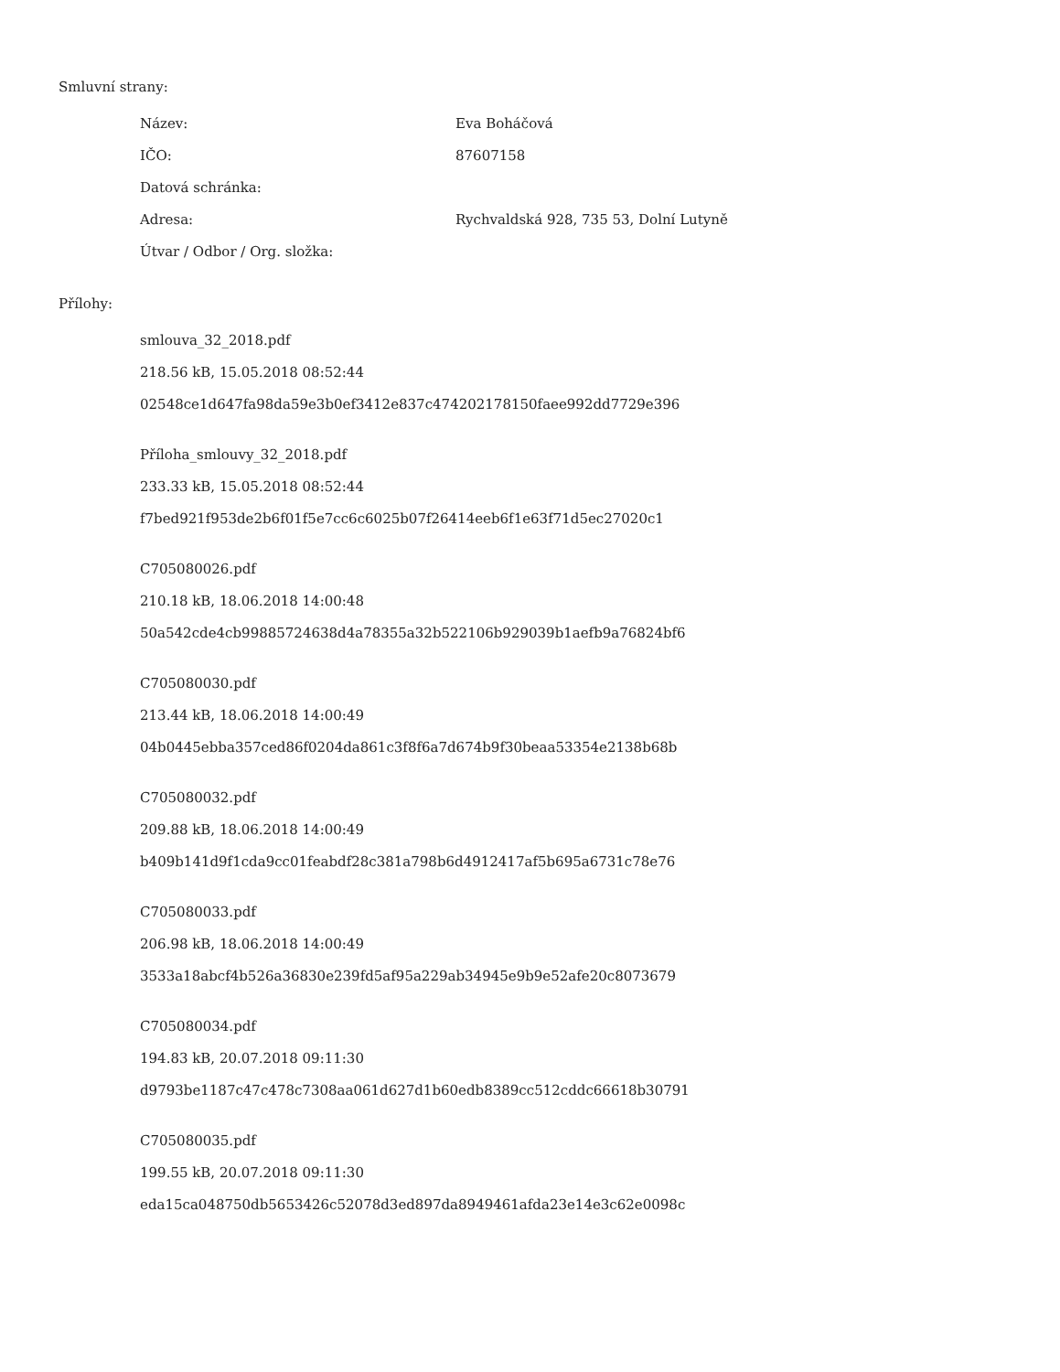Smluvní strany:
| Název: | Eva Boháčová |
| IČO: | 87607158 |
| Datová schránka: | |
| Adresa: | Rychvaldská 928, 735 53, Dolní Lutyně |
| Útvar / Odbor / Org. složka: | |
Přílohy:
smlouva_32_2018.pdf
218.56 kB, 15.05.2018 08:52:44
02548ce1d647fa98da59e3b0ef3412e837c474202178150faee992dd7729e396
Příloha_smlouvy_32_2018.pdf
233.33 kB, 15.05.2018 08:52:44
f7bed921f953de2b6f01f5e7cc6c6025b07f26414eeb6f1e63f71d5ec27020c1
C705080026.pdf
210.18 kB, 18.06.2018 14:00:48
50a542cde4cb99885724638d4a78355a32b522106b929039b1aefb9a76824bf6
C705080030.pdf
213.44 kB, 18.06.2018 14:00:49
04b0445ebba357ced86f0204da861c3f8f6a7d674b9f30beaa53354e2138b68b
C705080032.pdf
209.88 kB, 18.06.2018 14:00:49
b409b141d9f1cda9cc01feabdf28c381a798b6d4912417af5b695a6731c78e76
C705080033.pdf
206.98 kB, 18.06.2018 14:00:49
3533a18abcf4b526a36830e239fd5af95a229ab34945e9b9e52afe20c8073679
C705080034.pdf
194.83 kB, 20.07.2018 09:11:30
d9793be1187c47c478c7308aa061d627d1b60edb8389cc512cddc66618b30791
C705080035.pdf
199.55 kB, 20.07.2018 09:11:30
eda15ca048750db5653426c52078d3ed897da8949461afda23e14e3c62e0098c